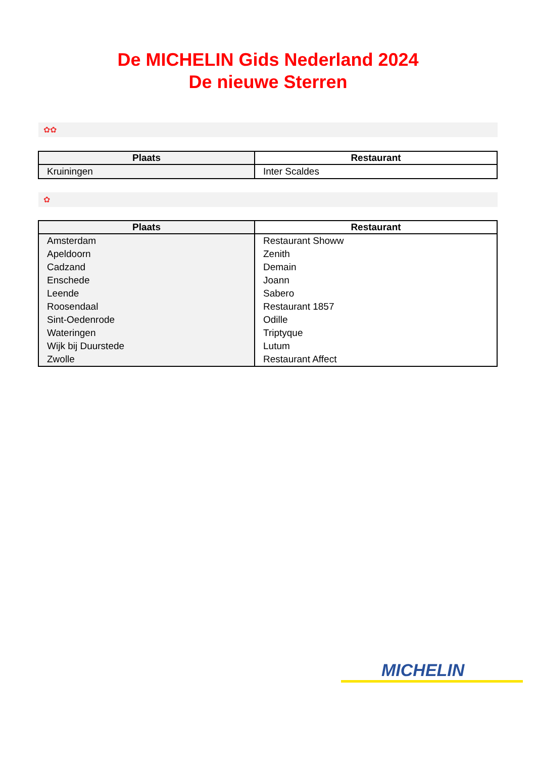De MICHELIN Gids Nederland 2024
De nieuwe Sterren
✿✿
| Plaats | Restaurant |
| --- | --- |
| Kruiningen | Inter Scaldes |
✿
| Plaats | Restaurant |
| --- | --- |
| Amsterdam | Restaurant Showw |
| Apeldoorn | Zenith |
| Cadzand | Demain |
| Enschede | Joann |
| Leende | Sabero |
| Roosendaal | Restaurant 1857 |
| Sint-Oedenrode | Odille |
| Wateringen | Triptyque |
| Wijk bij Duurstede | Lutum |
| Zwolle | Restaurant Affect |
MICHELIN